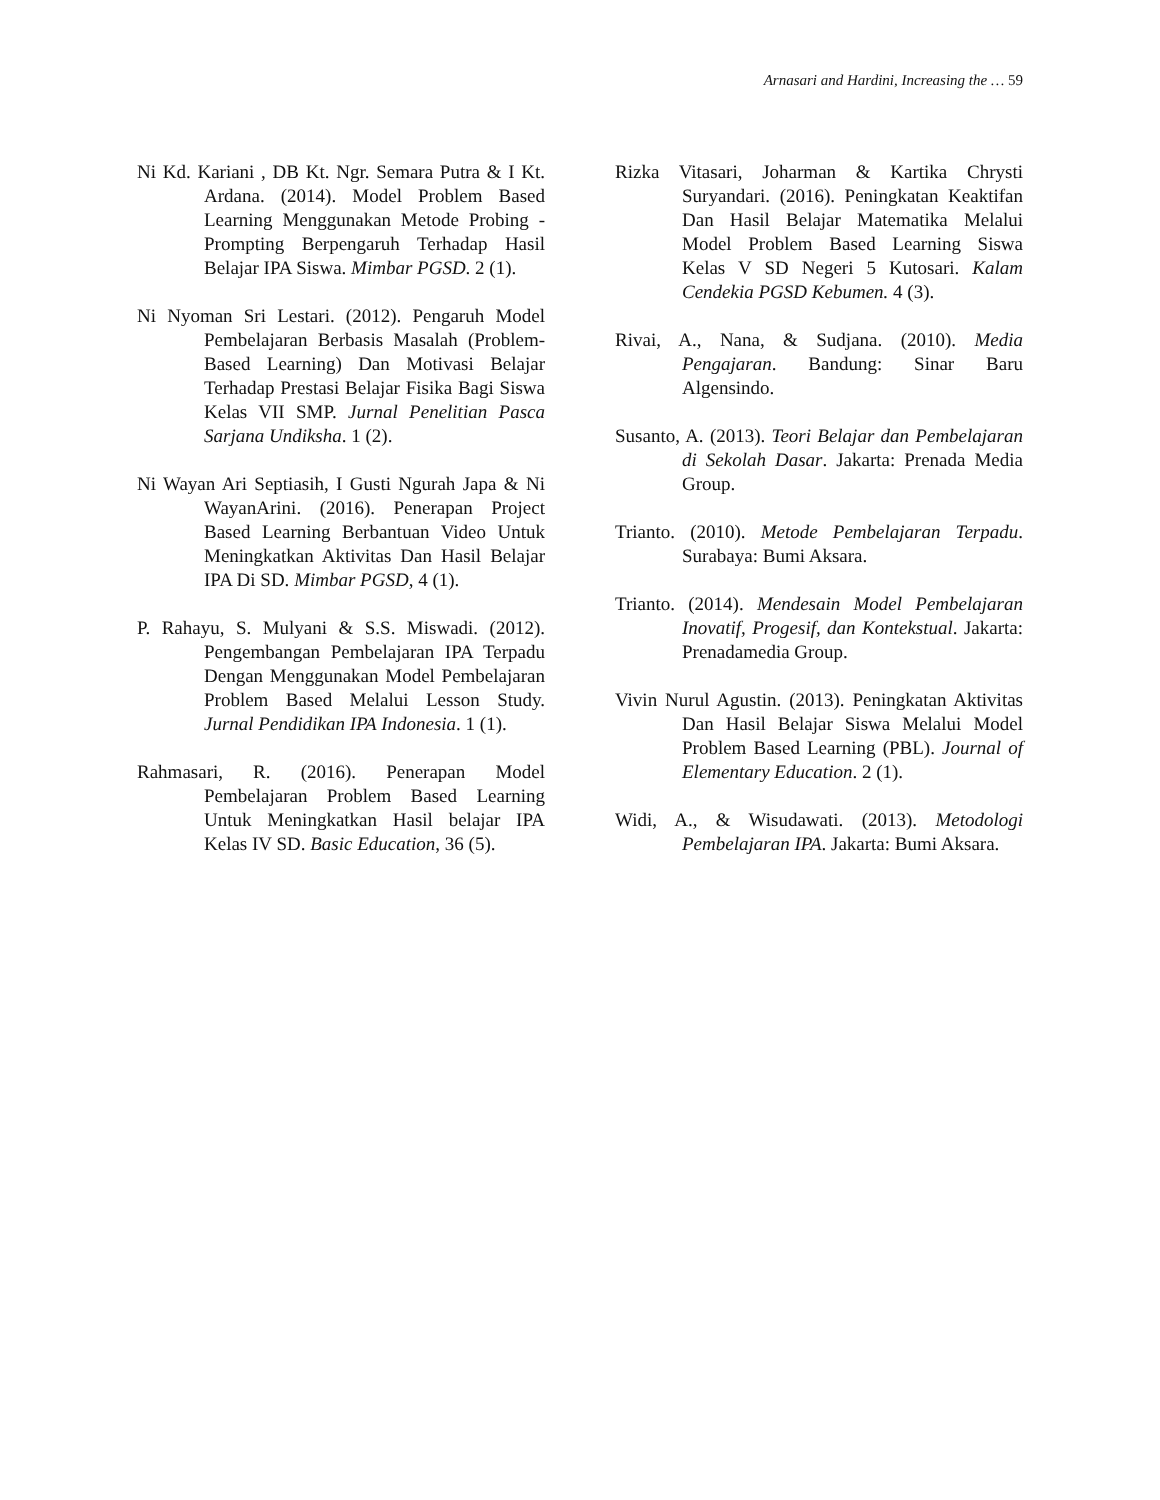Arnasari and Hardini, Increasing the … 59
Ni Kd. Kariani , DB Kt. Ngr. Semara Putra & I Kt. Ardana. (2014). Model Problem Based Learning Menggunakan Metode Probing - Prompting Berpengaruh Terhadap Hasil Belajar IPA Siswa. Mimbar PGSD. 2 (1).
Ni Nyoman Sri Lestari. (2012). Pengaruh Model Pembelajaran Berbasis Masalah (Problem- Based Learning) Dan Motivasi Belajar Terhadap Prestasi Belajar Fisika Bagi Siswa Kelas VII SMP. Jurnal Penelitian Pasca Sarjana Undiksha. 1 (2).
Ni Wayan Ari Septiasih, I Gusti Ngurah Japa & Ni WayanArini. (2016). Penerapan Project Based Learning Berbantuan Video Untuk Meningkatkan Aktivitas Dan Hasil Belajar IPA Di SD. Mimbar PGSD, 4 (1).
P. Rahayu, S. Mulyani & S.S. Miswadi. (2012). Pengembangan Pembelajaran IPA Terpadu Dengan Menggunakan Model Pembelajaran Problem Based Melalui Lesson Study. Jurnal Pendidikan IPA Indonesia. 1 (1).
Rahmasari, R. (2016). Penerapan Model Pembelajaran Problem Based Learning Untuk Meningkatkan Hasil belajar IPA Kelas IV SD. Basic Education, 36 (5).
Rizka Vitasari, Joharman & Kartika Chrysti Suryandari. (2016). Peningkatan Keaktifan Dan Hasil Belajar Matematika Melalui Model Problem Based Learning Siswa Kelas V SD Negeri 5 Kutosari. Kalam Cendekia PGSD Kebumen. 4 (3).
Rivai, A., Nana, & Sudjana. (2010). Media Pengajaran. Bandung: Sinar Baru Algensindo.
Susanto, A. (2013). Teori Belajar dan Pembelajaran di Sekolah Dasar. Jakarta: Prenada Media Group.
Trianto. (2010). Metode Pembelajaran Terpadu. Surabaya: Bumi Aksara.
Trianto. (2014). Mendesain Model Pembelajaran Inovatif, Progesif, dan Kontekstual. Jakarta: Prenadamedia Group.
Vivin Nurul Agustin. (2013). Peningkatan Aktivitas Dan Hasil Belajar Siswa Melalui Model Problem Based Learning (PBL). Journal of Elementary Education. 2 (1).
Widi, A., & Wisudawati. (2013). Metodologi Pembelajaran IPA. Jakarta: Bumi Aksara.